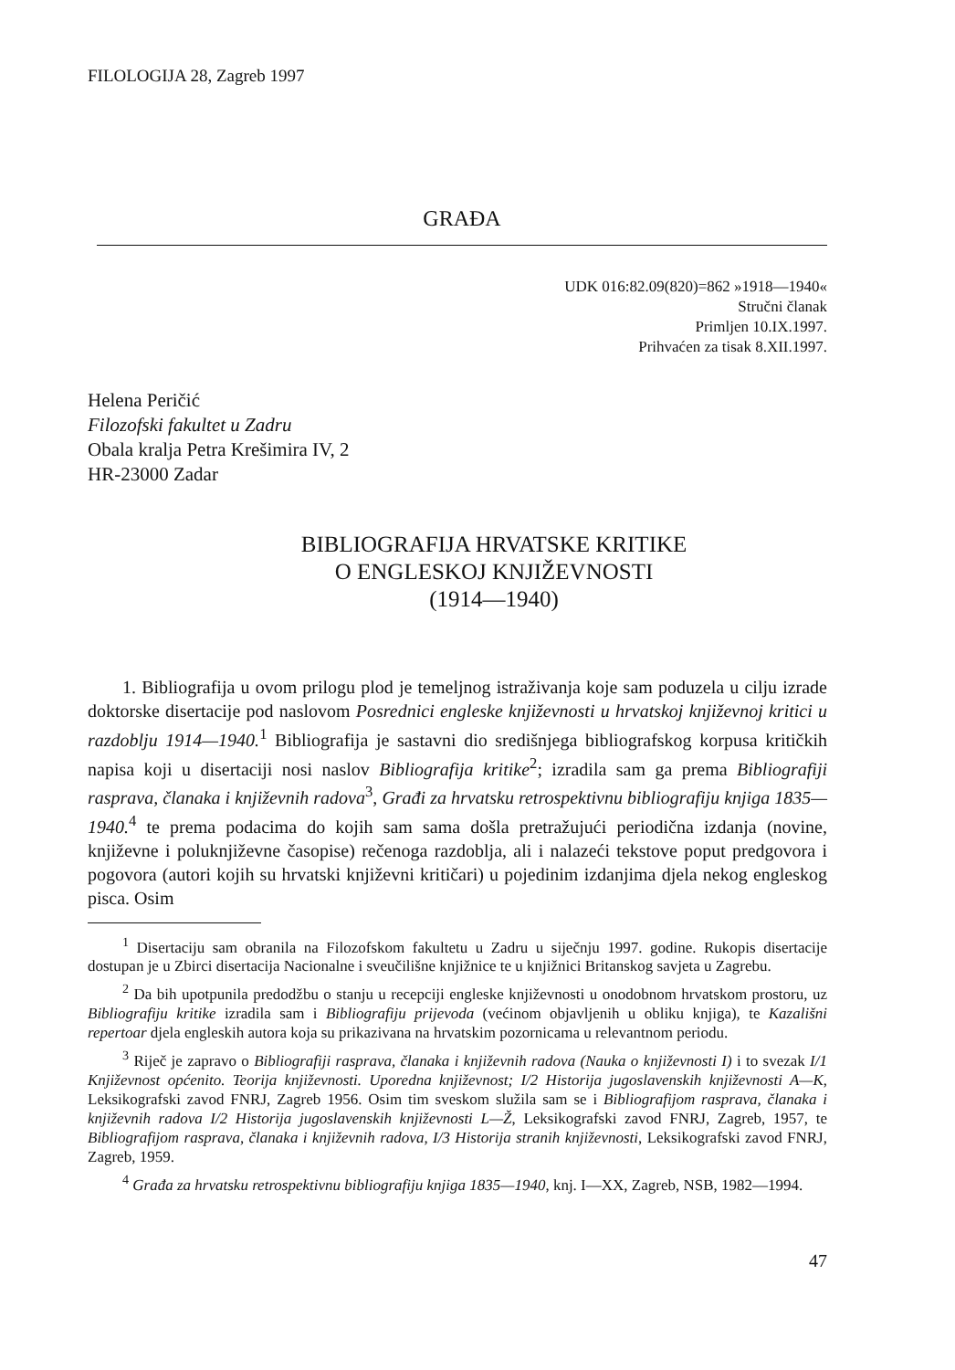FILOLOGIJA 28, Zagreb 1997
GRAĐA
UDK 016:82.09(820)=862 »1918—1940«
Stručni članak
Primljen 10.IX.1997.
Prihvaćen za tisak 8.XII.1997.
Helena Peričić
Filozofski fakultet u Zadru
Obala kralja Petra Krešimira IV, 2
HR-23000 Zadar
BIBLIOGRAFIJA HRVATSKE KRITIKE
O ENGLESKOJ KNJIŽEVNOSTI
(1914—1940)
1. Bibliografija u ovom prilogu plod je temeljnog istraživanja koje sam poduzela u cilju izrade doktorske disertacije pod naslovom Posrednici engleske književnosti u hrvatskoj književnoj kritici u razdoblju 1914—1940.<sup>1</sup> Bibliografija je sastavni dio središnjega bibliografskog korpusa kritičkih napisa koji u disertaciji nosi naslov Bibliografija kritike<sup>2</sup>; izradila sam ga prema Bibliografiji rasprava, članaka i književnih radova<sup>3</sup>, Građi za hrvatsku retrospektivnu bibliografiju knjiga 1835—1940.<sup>4</sup> te prema podacima do kojih sam sama došla pretražujući periodična izdanja (novine, književne i poluknjiževne časopise) rečenoga razdoblja, ali i nalazeći tekstove poput predgovora i pogovora (autori kojih su hrvatski književni kritičari) u pojedinim izdanjima djela nekog engleskog pisca. Osim
<sup>1</sup> Disertaciju sam obranila na Filozofskom fakultetu u Zadru u siječnju 1997. godine. Rukopis disertacije dostupan je u Zbirci disertacija Nacionalne i sveučilišne knjižnice te u knjižnici Britanskog savjeta u Zagrebu.
<sup>2</sup> Da bih upotpunila predodžbu o stanju u recepciji engleske književnosti u onodobnom hrvatskom prostoru, uz Bibliografiju kritike izradila sam i Bibliografiju prijevoda (većinom objavljenih u obliku knjiga), te Kazališni repertoar djela engleskih autora koja su prikazivana na hrvatskim pozornicama u relevantnom periodu.
<sup>3</sup> Riječ je zapravo o Bibliografiji rasprava, članaka i književnih radova (Nauka o književnosti I) i to svezak I/1 Književnost općenito. Teorija književnosti. Uporedna književnost; I/2 Historija jugoslavenskih književnosti A—K, Leksikografski zavod FNRJ, Zagreb 1956. Osim tim sveskom služila sam se i Bibliografijom rasprava, članaka i književnih radova I/2 Historija jugoslavenskih književnosti L—Ž, Leksikografski zavod FNRJ, Zagreb, 1957, te Bibliografijom rasprava, članaka i književnih radova, I/3 Historija stranih književnosti, Leksikografski zavod FNRJ, Zagreb, 1959.
<sup>4</sup> Građa za hrvatsku retrospektivnu bibliografiju knjiga 1835—1940, knj. I—XX, Zagreb, NSB, 1982—1994.
47